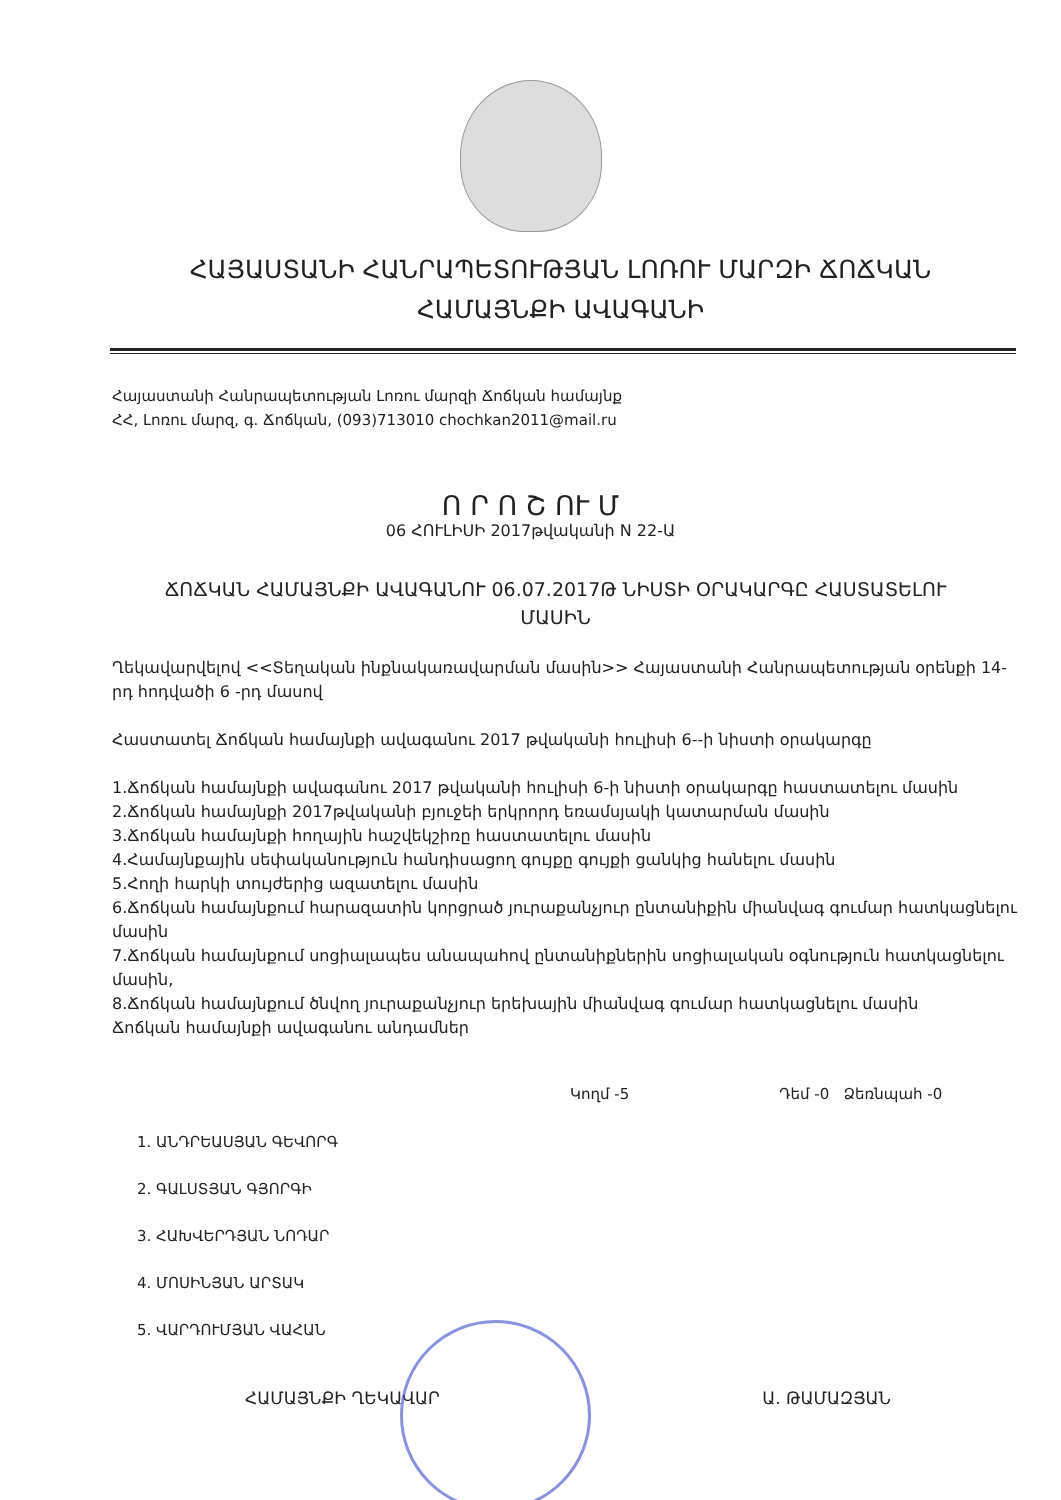ՀԱՅԱՍՏԱՆԻ ՀԱՆՐԱՊԵՏՈՒԹՅԱՆ ԼՈՌՈՒ ՄԱՐԶԻ ՃՈՃԿԱՆ ՀԱՄԱՅՆՔԻ ԱՎԱԳԱՆԻ
Հայաստանի Հանրապետության Լոռու մարզի Ճոճկան համայնք
ՀՀ, Լոռու մարզ, գ. Ճոճկան, (093)713010 chochkan2011@mail.ru
Ո Ր Ո Շ ՈՒ Մ
06 ՀՈՒԼԻՍԻ 2017թվականի N 22-Ա
ՃՈՃԿԱՆ ՀԱՄԱՅՆՔԻ ԱՎԱԳԱՆՈՒ 06.07.2017Թ ՆԻՍՏԻ ՕՐԱԿԱՐԳԸ ՀԱՍՏԱՏԵԼՈՒ ՄԱՍԻՆ
Ղեկավարվելով <<Տեղական ինքնակառավարման մասին>> Հայաստանի Հանրապետության օրենքի 14-րդ հոդվածի 6 -րդ մասով
Հաստատել Ճոճկան համայնքի ավագանու 2017 թվականի հուլիսի 6--ի նիստի օրակարգը
1.Ճոճկան համայնքի ավագանու 2017 թվականի հուլիսի 6-ի նիստի օրակարգը հաստատելու մասին
2.Ճոճկան համայնքի 2017թվականի բյուջեի երկրորդ եռամսյակի կատարման մասին
3.Ճոճկան համայնքի հողային հաշվեկշիռը հաստատելու մասին
4.Համայնքային սեփականություն հանդիսացող գույքը գույքի ցանկից հանելու մասին
5.Հողի հարկի տույժերից ազատելու մասին
6.Ճոճկան համայնքում հարազատին կորցրած յուրաքանչյուր ընտանիքին միանվագ գումար հատկացնելու մասին
7.Ճոճկան համայնքում սոցիալապես անապահով ընտանիքներին սոցիալական օգնություն հատկացնելու մասին,
8.Ճոճկան համայնքում ծնվող յուրաքանչյուր երեխային միանվագ գումար հատկացնելու մասին
Ճոճկան համայնքի ավագանու անդամներ
Կողմ -5 Դեմ -0 Ձեռնպահ -0
1. ԱՆԴՐԵԱՍՅԱՆ ԳԵՎՈՐԳ
2. ԳԱԼՍՏՅԱՆ ԳՅՈՐԳԻ
3. ՀԱԽՎԵՐԴՅԱՆ ՆՈԴԱՐ
4. ՄՈՍԻՆՅԱՆ ԱՐՏԱԿ
5. ՎԱՐԴՈՒՄՅԱՆ ՎԱՀԱՆ
ՀԱՄԱՅՆՔԻ ՂԵԿԱՎԱՐ Ա. ԹԱՄԱԶՅԱՆ